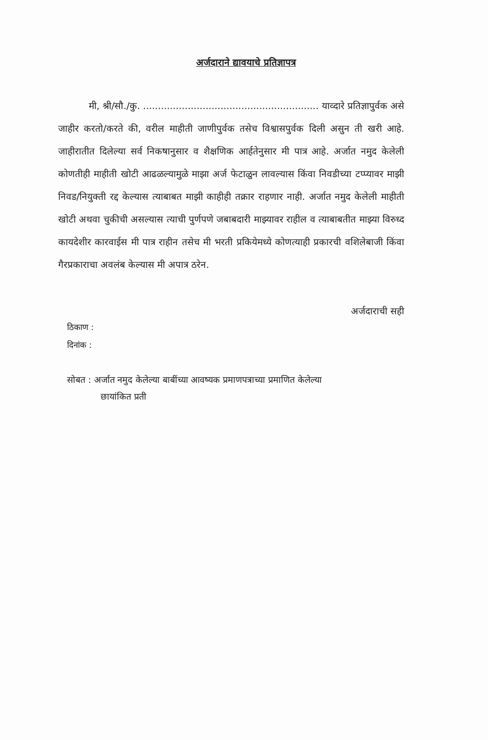अर्जदाराने द्यावयाचे प्रतिज्ञापत्र
मी, श्री/सौ./कु. ........................................................... याव्दारे प्रतिज्ञापुर्वक असे जाहीर करतो/करते की, वरील माहीती जाणीपुर्वक तसेच विश्वासपुर्वक दिली असुन ती खरी आहे. जाहीरातीत दिलेल्या सर्व निकषानुसार व शैक्षणिक आर्हतेनुसार मी पात्र आहे. अर्जात नमुद केलेली कोणतीही माहीती खोटी आढळल्यामुळे माझा अर्ज फेटाळुन लावल्यास किंवा निवडीच्या टप्प्यावर माझी निवड/नियुक्ती रद्द केल्यास त्याबाबत माझी काहीही तक्रार राहणार नाही. अर्जात नमुद केलेली माहीती खोटी अथवा चुकीची असल्यास त्याची पुर्णपणे जबाबदारी माझ्यावर राहील व त्याबाबतीत माझ्या विरुध्द कायदेशीर कारवाईस मी पात्र राहीन तसेच मी भरती प्रकियेमध्ये कोणत्याही प्रकारची वशिलेबाजी किंवा गैरप्रकाराचा अवलंब केल्यास मी अपात्र ठरेन.
अर्जदाराची सही
ठिकाण :
दिनांक :
सोबत : अर्जात नमुद केलेल्या बाबींच्या आवष्यक प्रमाणपत्राच्या प्रमाणित केलेल्या
छायांकित प्रती